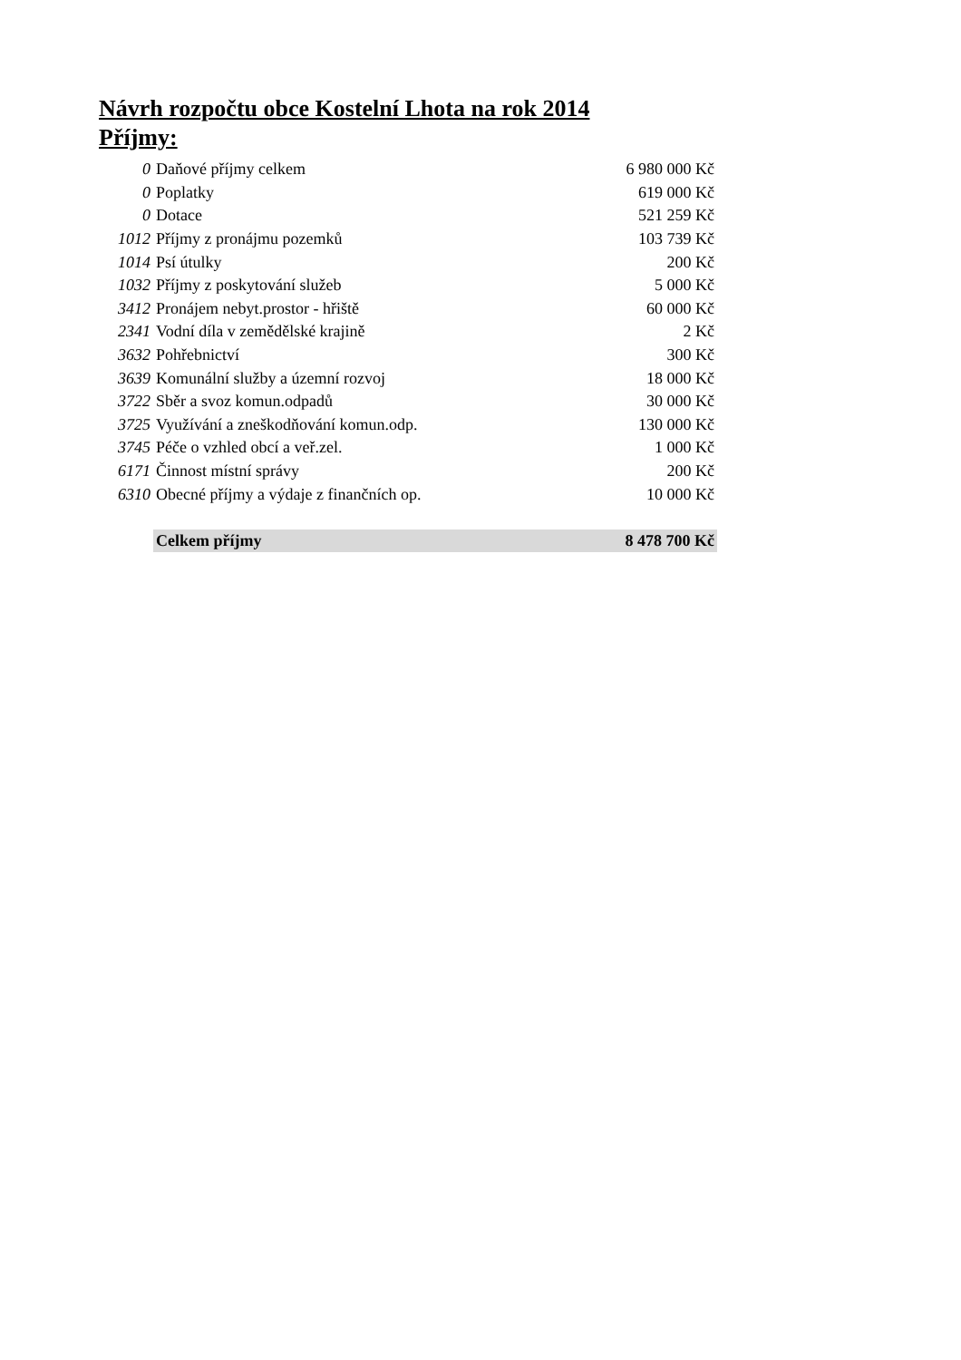Návrh rozpočtu obce Kostelní Lhota na rok 2014
Příjmy:
| 0 | Daňové příjmy celkem | 6 980 000 Kč |
| 0 | Poplatky | 619 000 Kč |
| 0 | Dotace | 521 259 Kč |
| 1012 | Příjmy z pronájmu pozemků | 103 739 Kč |
| 1014 | Psí útulky | 200 Kč |
| 1032 | Příjmy z poskytování služeb | 5 000 Kč |
| 3412 | Pronájem nebyt.prostor - hřiště | 60 000 Kč |
| 2341 | Vodní díla v zemědělské krajině | 2 Kč |
| 3632 | Pohřebnictví | 300 Kč |
| 3639 | Komunální služby a územní rozvoj | 18 000 Kč |
| 3722 | Sběr a svoz komun.odpadů | 30 000 Kč |
| 3725 | Využívání a zneškodňování komun.odp. | 130 000 Kč |
| 3745 | Péče o vzhled obcí a veř.zel. | 1 000 Kč |
| 6171 | Činnost místní správy | 200 Kč |
| 6310 | Obecné příjmy a výdaje z finančních op. | 10 000 Kč |
| | Celkem příjmy | 8 478 700 Kč |